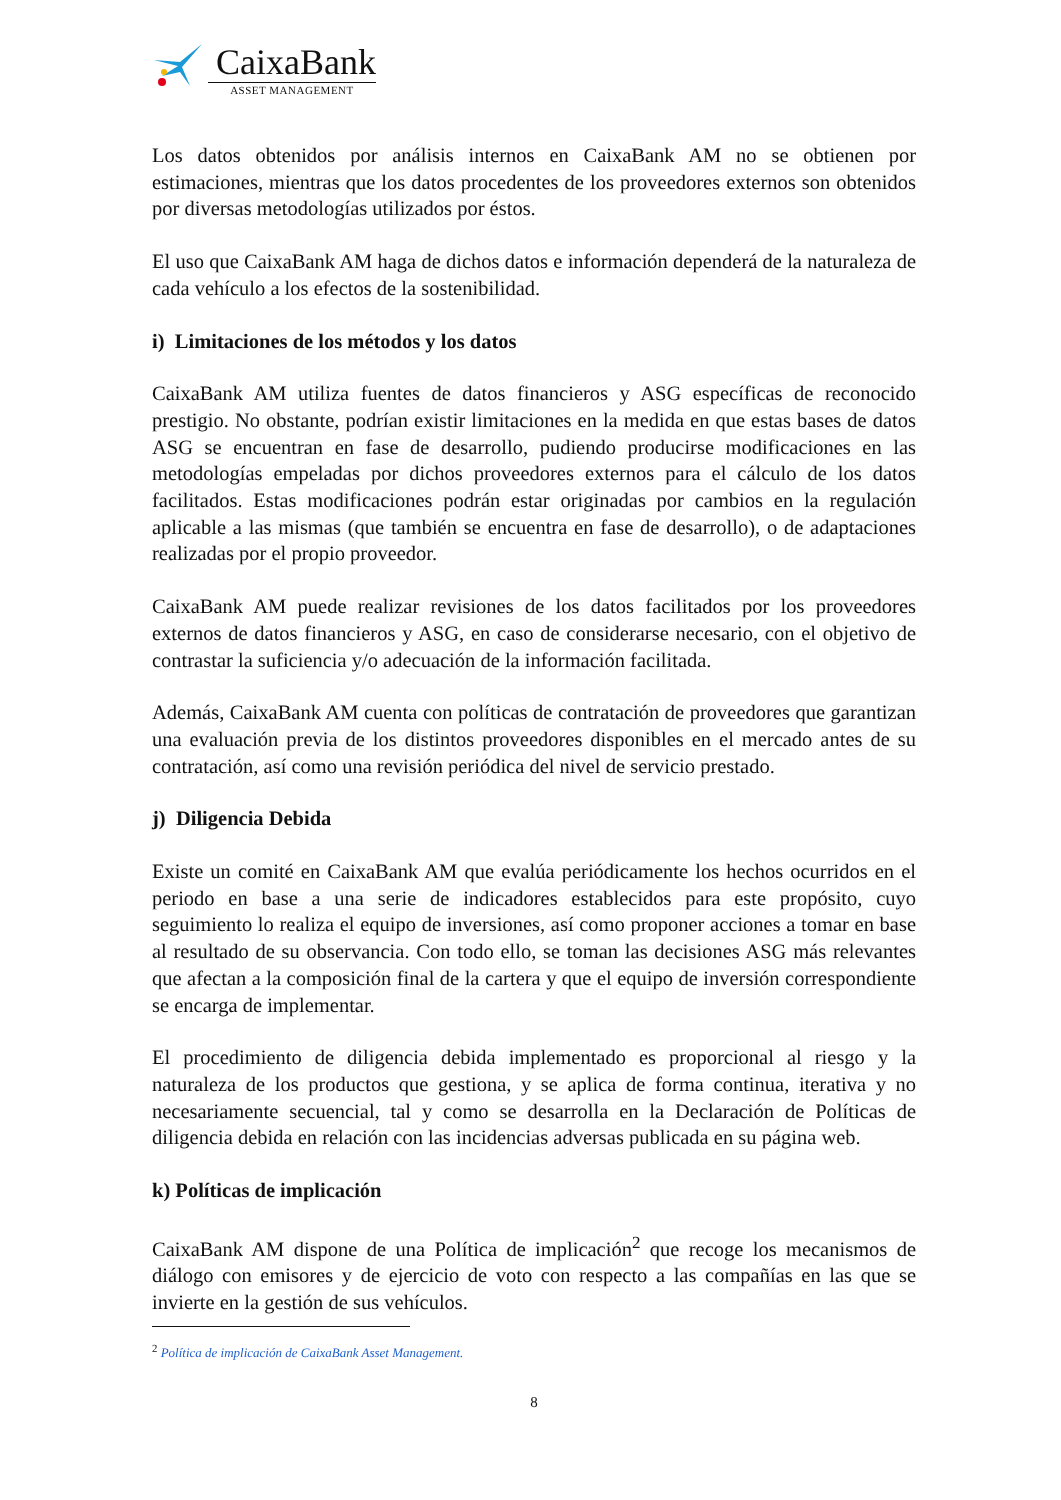CaixaBank
ASSET MANAGEMENT
Los datos obtenidos por análisis internos en CaixaBank AM no se obtienen por estimaciones, mientras que los datos procedentes de los proveedores externos son obtenidos por diversas metodologías utilizados por éstos.
El uso que CaixaBank AM haga de dichos datos e información dependerá de la naturaleza de cada vehículo a los efectos de la sostenibilidad.
i) Limitaciones de los métodos y los datos
CaixaBank AM utiliza fuentes de datos financieros y ASG específicas de reconocido prestigio. No obstante, podrían existir limitaciones en la medida en que estas bases de datos ASG se encuentran en fase de desarrollo, pudiendo producirse modificaciones en las metodologías empeladas por dichos proveedores externos para el cálculo de los datos facilitados. Estas modificaciones podrán estar originadas por cambios en la regulación aplicable a las mismas (que también se encuentra en fase de desarrollo), o de adaptaciones realizadas por el propio proveedor.
CaixaBank AM puede realizar revisiones de los datos facilitados por los proveedores externos de datos financieros y ASG, en caso de considerarse necesario, con el objetivo de contrastar la suficiencia y/o adecuación de la información facilitada.
Además, CaixaBank AM cuenta con políticas de contratación de proveedores que garantizan una evaluación previa de los distintos proveedores disponibles en el mercado antes de su contratación, así como una revisión periódica del nivel de servicio prestado.
j) Diligencia Debida
Existe un comité en CaixaBank AM que evalúa periódicamente los hechos ocurridos en el periodo en base a una serie de indicadores establecidos para este propósito, cuyo seguimiento lo realiza el equipo de inversiones, así como proponer acciones a tomar en base al resultado de su observancia. Con todo ello, se toman las decisiones ASG más relevantes que afectan a la composición final de la cartera y que el equipo de inversión correspondiente se encarga de implementar.
El procedimiento de diligencia debida implementado es proporcional al riesgo y la naturaleza de los productos que gestiona, y se aplica de forma continua, iterativa y no necesariamente secuencial, tal y como se desarrolla en la Declaración de Políticas de diligencia debida en relación con las incidencias adversas publicada en su página web.
k) Políticas de implicación
CaixaBank AM dispone de una Política de implicación<sup>2</sup> que recoge los mecanismos de diálogo con emisores y de ejercicio de voto con respecto a las compañías en las que se invierte en la gestión de sus vehículos.
<sup>2</sup> Política de implicación de CaixaBank Asset Management.
8